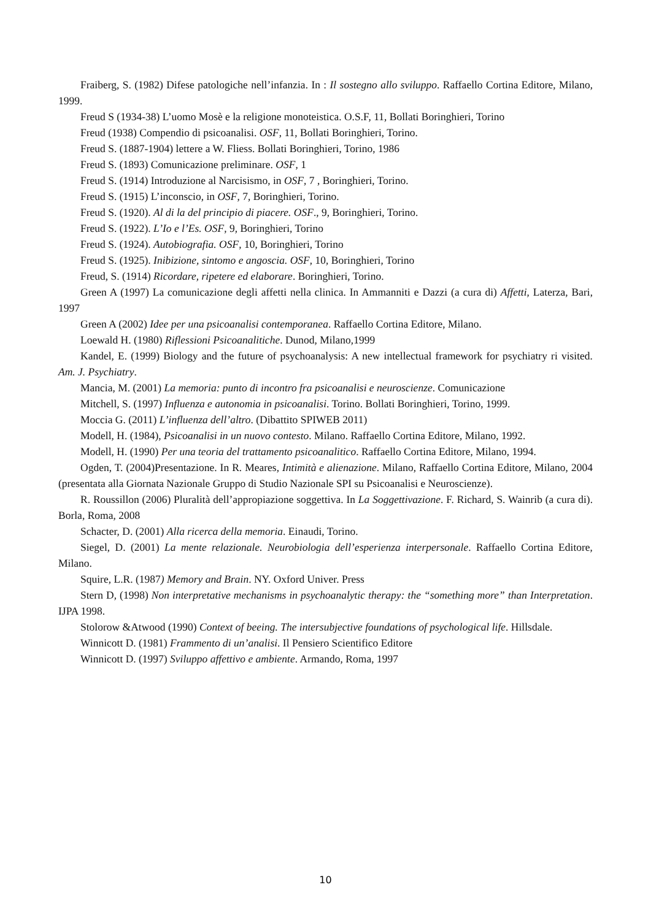Fraiberg, S. (1982) Difese patologiche nell’infanzia. In : Il sostegno allo sviluppo. Raffaello Cortina Editore, Milano, 1999.
Freud S (1934-38) L’uomo Mosè e la religione monoteistica. O.S.F, 11, Bollati Boringhieri, Torino
Freud (1938) Compendio di psicoanalisi. OSF, 11, Bollati Boringhieri, Torino.
Freud S. (1887-1904) lettere a W. Fliess. Bollati Boringhieri, Torino, 1986
Freud S. (1893) Comunicazione preliminare. OSF, 1
Freud S. (1914) Introduzione al Narcisismo, in OSF, 7 , Boringhieri, Torino.
Freud S. (1915) L’inconscio, in OSF, 7, Boringhieri, Torino.
Freud S. (1920). Al di la del principio di piacere. OSF., 9, Boringhieri, Torino.
Freud S. (1922). L’Io e l’Es. OSF, 9, Boringhieri, Torino
Freud S. (1924). Autobiografia. OSF, 10, Boringhieri, Torino
Freud S. (1925). Inibizione, sintomo e angoscia. OSF, 10, Boringhieri, Torino
Freud, S. (1914) Ricordare, ripetere ed elaborare. Boringhieri, Torino.
Green A (1997) La comunicazione degli affetti nella clinica. In Ammanniti e Dazzi (a cura di) Affetti, Laterza, Bari, 1997
Green A (2002) Idee per una psicoanalisi contemporanea. Raffaello Cortina Editore, Milano.
Loewald H. (1980) Riflessioni Psicoanalitiche. Dunod, Milano,1999
Kandel, E. (1999) Biology and the future of psychoanalysis: A new intellectual framework for psychiatry ri visited. Am. J. Psychiatry.
Mancia, M. (2001) La memoria: punto di incontro fra psicoanalisi e neuroscienze. Comunicazione
Mitchell, S. (1997) Influenza e autonomia in psicoanalisi. Torino. Bollati Boringhieri, Torino, 1999.
Moccia G. (2011) L’influenza dell’altro. (Dibattito SPIWEB 2011)
Modell, H. (1984), Psicoanalisi in un nuovo contesto. Milano. Raffaello Cortina Editore, Milano, 1992.
Modell, H. (1990) Per una teoria del trattamento psicoanalitico. Raffaello Cortina Editore, Milano, 1994.
Ogden, T. (2004)Presentazione. In R. Meares, Intimità e alienazione. Milano, Raffaello Cortina Editore, Milano, 2004 (presentata alla Giornata Nazionale Gruppo di Studio Nazionale SPI su Psicoanalisi e Neuroscienze).
R. Roussillon (2006) Pluralità dell’appropiazione soggettiva. In La Soggettivazione. F. Richard, S. Wainrib (a cura di). Borla, Roma, 2008
Schacter, D. (2001) Alla ricerca della memoria. Einaudi, Torino.
Siegel, D. (2001) La mente relazionale. Neurobiologia dell’esperienza interpersonale. Raffaello Cortina Editore, Milano.
Squire, L.R. (1987) Memory and Brain. NY. Oxford Univer. Press
Stern D, (1998) Non interpretative mechanisms in psychoanalytic therapy: the “something more” than Interpretation. IJPA 1998.
Stolorow &Atwood (1990) Context of beeing. The intersubjective foundations of psychological life. Hillsdale.
Winnicott D. (1981) Frammento di un’analisi. Il Pensiero Scientifico Editore
Winnicott D. (1997) Sviluppo affettivo e ambiente. Armando, Roma, 1997
10